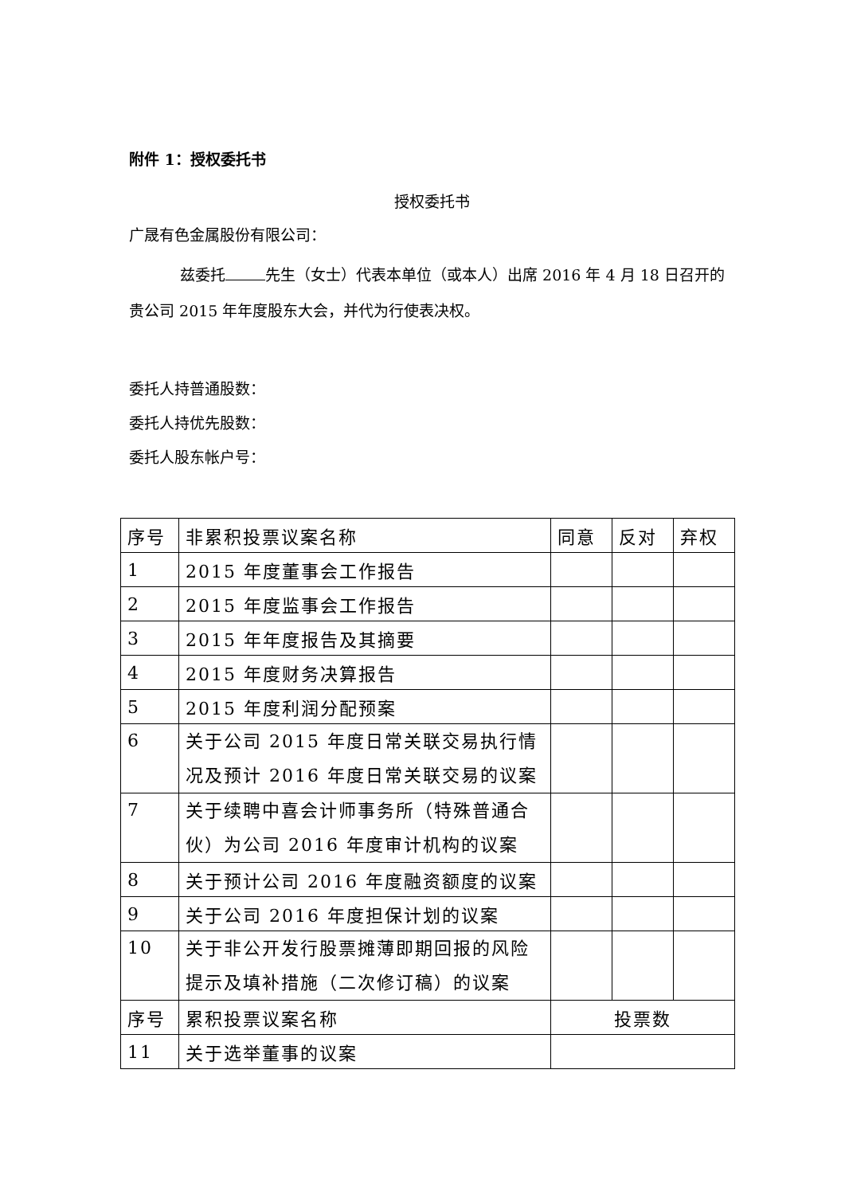附件 1：授权委托书
授权委托书
广晟有色金属股份有限公司：
兹委托 先生（女士）代表本单位（或本人）出席 2016 年 4 月 18 日召开的贵公司 2015 年年度股东大会，并代为行使表决权。
委托人持普通股数：
委托人持优先股数：
委托人股东帐户号：
| 序号 | 非累积投票议案名称 | 同意 | 反对 | 弃权 |
| 1 | 2015 年度董事会工作报告 | | | |
| 2 | 2015 年度监事会工作报告 | | | |
| 3 | 2015 年年度报告及其摘要 | | | |
| 4 | 2015 年度财务决算报告 | | | |
| 5 | 2015 年度利润分配预案 | | | |
| 6 | 关于公司 2015 年度日常关联交易执行情况及预计 2016 年度日常关联交易的议案 | | | |
| 7 | 关于续聘中喜会计师事务所（特殊普通合伙）为公司 2016 年度审计机构的议案 | | | |
| 8 | 关于预计公司 2016 年度融资额度的议案 | | | |
| 9 | 关于公司 2016 年度担保计划的议案 | | | |
| 10 | 关于非公开发行股票摊薄即期回报的风险提示及填补措施（二次修订稿）的议案 | | | |
| 序号 | 累积投票议案名称 | 投票数 | | |
| 11 | 关于选举董事的议案 | | | |